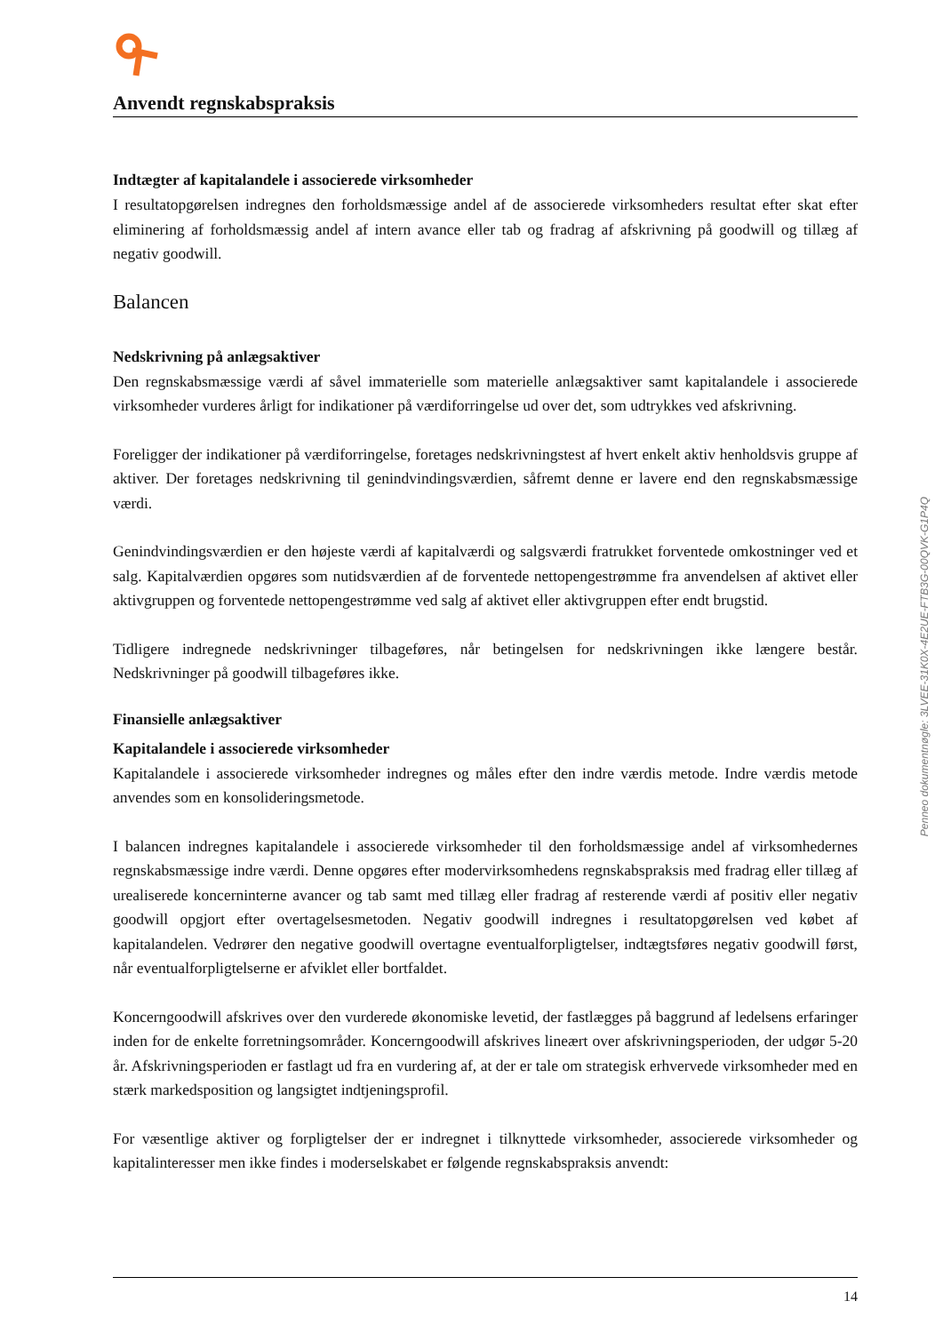Anvendt regnskabspraksis
Indtægter af kapitalandele i associerede virksomheder
I resultatopgørelsen indregnes den forholdsmæssige andel af de associerede virksomheders resultat efter skat efter eliminering af forholdsmæssig andel af intern avance eller tab og fradrag af afskrivning på goodwill og tillæg af negativ goodwill.
Balancen
Nedskrivning på anlægsaktiver
Den regnskabsmæssige værdi af såvel immaterielle som materielle anlægsaktiver samt kapitalandele i associerede virksomheder vurderes årligt for indikationer på værdiforringelse ud over det, som udtrykkes ved afskrivning.
Foreligger der indikationer på værdiforringelse, foretages nedskrivningstest af hvert enkelt aktiv henholdsvis gruppe af aktiver. Der foretages nedskrivning til genindvindingsværdien, såfremt denne er lavere end den regnskabsmæssige værdi.
Genindvindingsværdien er den højeste værdi af kapitalværdi og salgsværdi fratrukket forventede omkostninger ved et salg. Kapitalværdien opgøres som nutidsværdien af de forventede nettopengestrømme fra anvendelsen af aktivet eller aktivgruppen og forventede nettopengestrømme ved salg af aktivet eller aktivgruppen efter endt brugstid.
Tidligere indregnede nedskrivninger tilbageføres, når betingelsen for nedskrivningen ikke længere består. Nedskrivninger på goodwill tilbageføres ikke.
Finansielle anlægsaktiver
Kapitalandele i associerede virksomheder
Kapitalandele i associerede virksomheder indregnes og måles efter den indre værdis metode. Indre værdis metode anvendes som en konsolideringsmetode.
I balancen indregnes kapitalandele i associerede virksomheder til den forholdsmæssige andel af virksomhedernes regnskabsmæssige indre værdi. Denne opgøres efter modervirksomhedens regnskabspraksis med fradrag eller tillæg af urealiserede koncerninterne avancer og tab samt med tillæg eller fradrag af resterende værdi af positiv eller negativ goodwill opgjort efter overtagelsesmetoden. Negativ goodwill indregnes i resultatopgørelsen ved købet af kapitalandelen. Vedrører den negative goodwill overtagne eventualforpligtelser, indtægtsføres negativ goodwill først, når eventualforpligtelserne er afviklet eller bortfaldet.
Koncerngoodwill afskrives over den vurderede økonomiske levetid, der fastlægges på baggrund af ledelsens erfaringer inden for de enkelte forretningsområder. Koncerngoodwill afskrives lineært over afskrivningsperioden, der udgør 5-20 år. Afskrivningsperioden er fastlagt ud fra en vurdering af, at der er tale om strategisk erhvervede virksomheder med en stærk markedsposition og langsigtet indtjeningsprofil.
For væsentlige aktiver og forpligtelser der er indregnet i tilknyttede virksomheder, associerede virksomheder og kapitalinteresser men ikke findes i moderselskabet er følgende regnskabspraksis anvendt:
Penneo dokumentnøgle: 3LVEE-31K0X-4E2UE-FTB3G-00QVK-G1P4Q
14